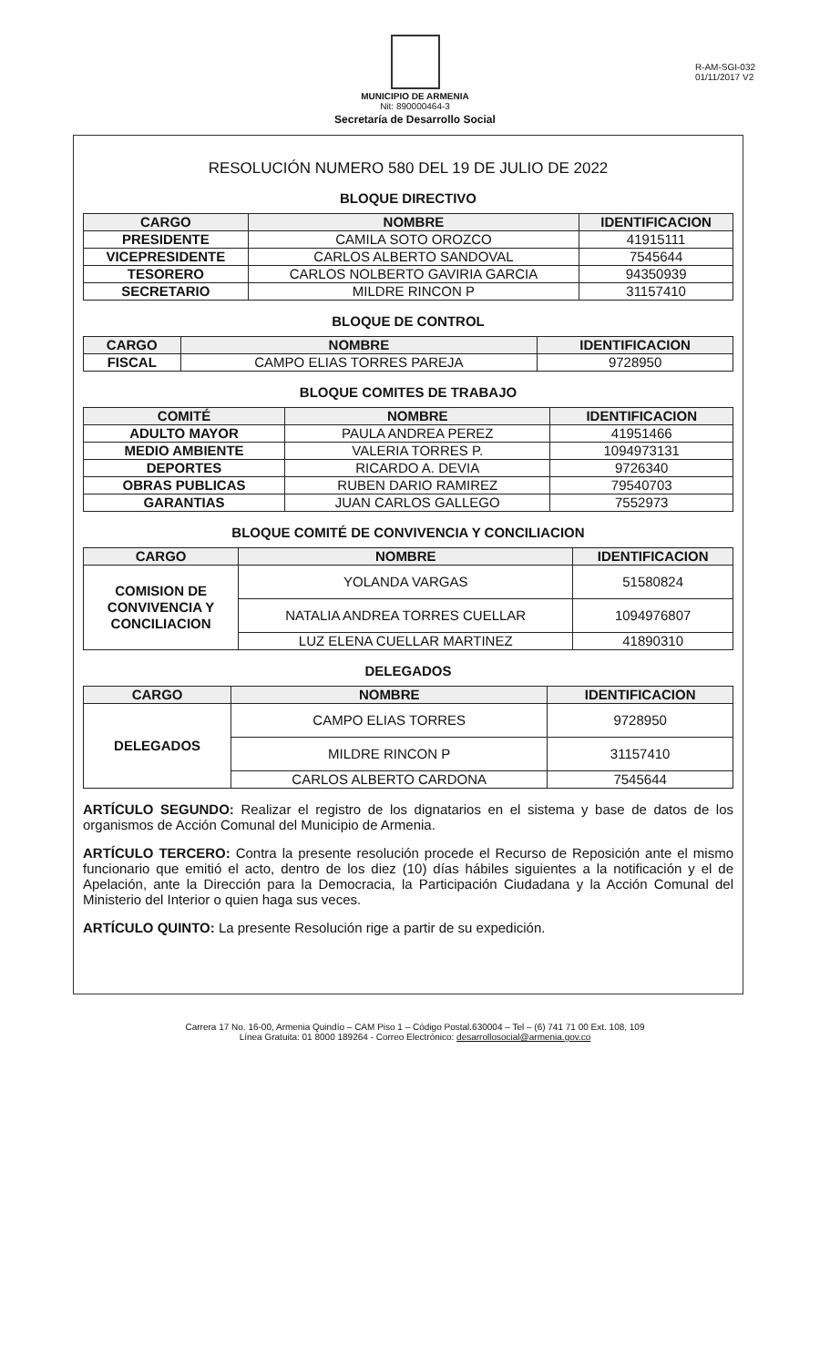R-AM-SGI-032
01/11/2017 V2
MUNICIPIO DE ARMENIA
Nit: 890000464-3
Secretaría de Desarrollo Social
RESOLUCIÓN NUMERO 580 DEL 19 DE JULIO DE 2022
BLOQUE DIRECTIVO
| CARGO | NOMBRE | IDENTIFICACION |
| --- | --- | --- |
| PRESIDENTE | CAMILA SOTO OROZCO | 41915111 |
| VICEPRESIDENTE | CARLOS ALBERTO SANDOVAL | 7545644 |
| TESORERO | CARLOS NOLBERTO GAVIRIA GARCIA | 94350939 |
| SECRETARIO | MILDRE RINCON P | 31157410 |
BLOQUE DE CONTROL
| CARGO | NOMBRE | IDENTIFICACION |
| --- | --- | --- |
| FISCAL | CAMPO ELIAS TORRES PAREJA | 9728950 |
BLOQUE COMITES DE TRABAJO
| COMITÉ | NOMBRE | IDENTIFICACION |
| --- | --- | --- |
| ADULTO MAYOR | PAULA ANDREA PEREZ | 41951466 |
| MEDIO AMBIENTE | VALERIA TORRES P. | 1094973131 |
| DEPORTES | RICARDO A. DEVIA | 9726340 |
| OBRAS PUBLICAS | RUBEN DARIO RAMIREZ | 79540703 |
| GARANTIAS | JUAN CARLOS GALLEGO | 7552973 |
BLOQUE COMITÉ DE CONVIVENCIA Y CONCILIACION
| CARGO | NOMBRE | IDENTIFICACION |
| --- | --- | --- |
| COMISION DE CONVIVENCIA Y CONCILIACION | YOLANDA VARGAS | 51580824 |
| | NATALIA ANDREA TORRES CUELLAR | 1094976807 |
| | LUZ ELENA CUELLAR MARTINEZ | 41890310 |
DELEGADOS
| CARGO | NOMBRE | IDENTIFICACION |
| --- | --- | --- |
| DELEGADOS | CAMPO ELIAS TORRES | 9728950 |
| | MILDRE RINCON P | 31157410 |
| | CARLOS ALBERTO CARDONA | 7545644 |
ARTÍCULO SEGUNDO: Realizar el registro de los dignatarios en el sistema y base de datos de los organismos de Acción Comunal del Municipio de Armenia.
ARTÍCULO TERCERO: Contra la presente resolución procede el Recurso de Reposición ante el mismo funcionario que emitió el acto, dentro de los diez (10) días hábiles siguientes a la notificación y el de Apelación, ante la Dirección para la Democracia, la Participación Ciudadana y la Acción Comunal del Ministerio del Interior o quien haga sus veces.
ARTÍCULO QUINTO: La presente Resolución rige a partir de su expedición.
Carrera 17 No. 16-00, Armenia Quindío – CAM Piso 1 – Código Postal.630004 – Tel – (6) 741 71 00 Ext. 108, 109
Línea Gratuita: 01 8000 189264 - Correo Electrónico: desarrollosocial@armenia.gov.co